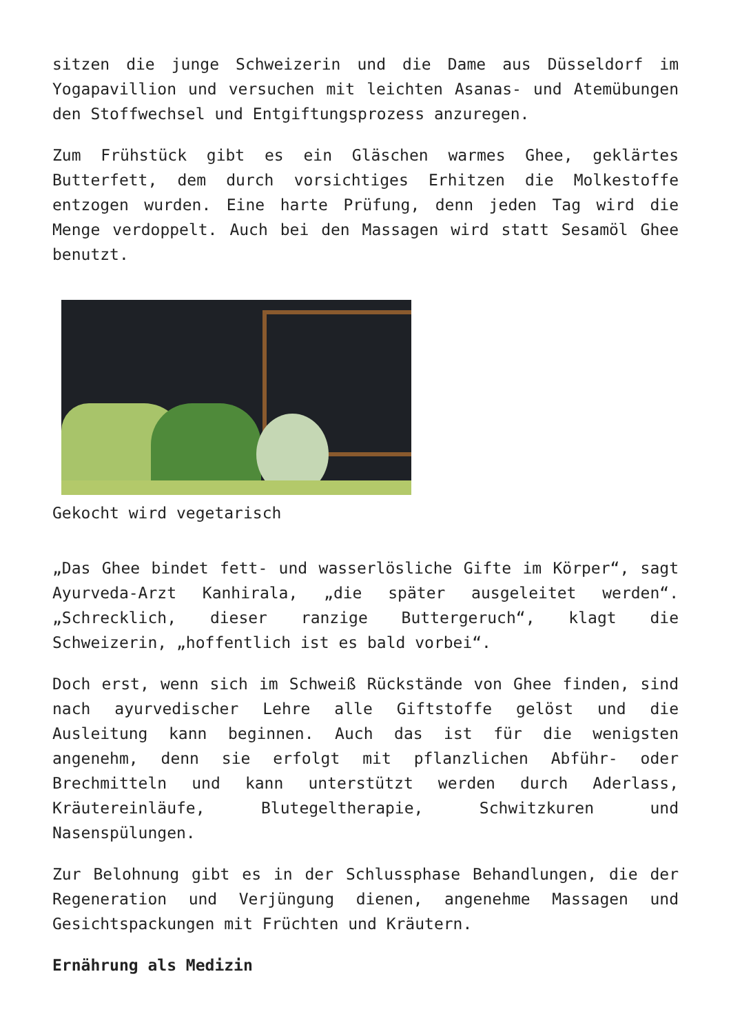sitzen die junge Schweizerin und die Dame aus Düsseldorf im Yogapavillion und versuchen mit leichten Asanas- und Atemübungen den Stoffwechsel und Entgiftungsprozess anzuregen.
Zum Frühstück gibt es ein Gläschen warmes Ghee, geklärtes Butterfett, dem durch vorsichtiges Erhitzen die Molkestoffe entzogen wurden. Eine harte Prüfung, denn jeden Tag wird die Menge verdoppelt. Auch bei den Massagen wird statt Sesamöl Ghee benutzt.
Gekocht wird vegetarisch
„Das Ghee bindet fett- und wasserlösliche Gifte im Körper“, sagt Ayurveda-Arzt Kanhirala, „die später ausgeleitet werden“. „Schrecklich, dieser ranzige Buttergeruch“, klagt die Schweizerin, „hoffentlich ist es bald vorbei“.
Doch erst, wenn sich im Schweiß Rückstände von Ghee finden, sind nach ayurvedischer Lehre alle Giftstoffe gelöst und die Ausleitung kann beginnen. Auch das ist für die wenigsten angenehm, denn sie erfolgt mit pflanzlichen Abführ- oder Brechmitteln und kann unterstützt werden durch Aderlass, Kräutereinläufe, Blutegeltherapie, Schwitzkuren und Nasenspülungen.
Zur Belohnung gibt es in der Schlussphase Behandlungen, die der Regeneration und Verjüngung dienen, angenehme Massagen und Gesichtspackungen mit Früchten und Kräutern.
Ernährung als Medizin